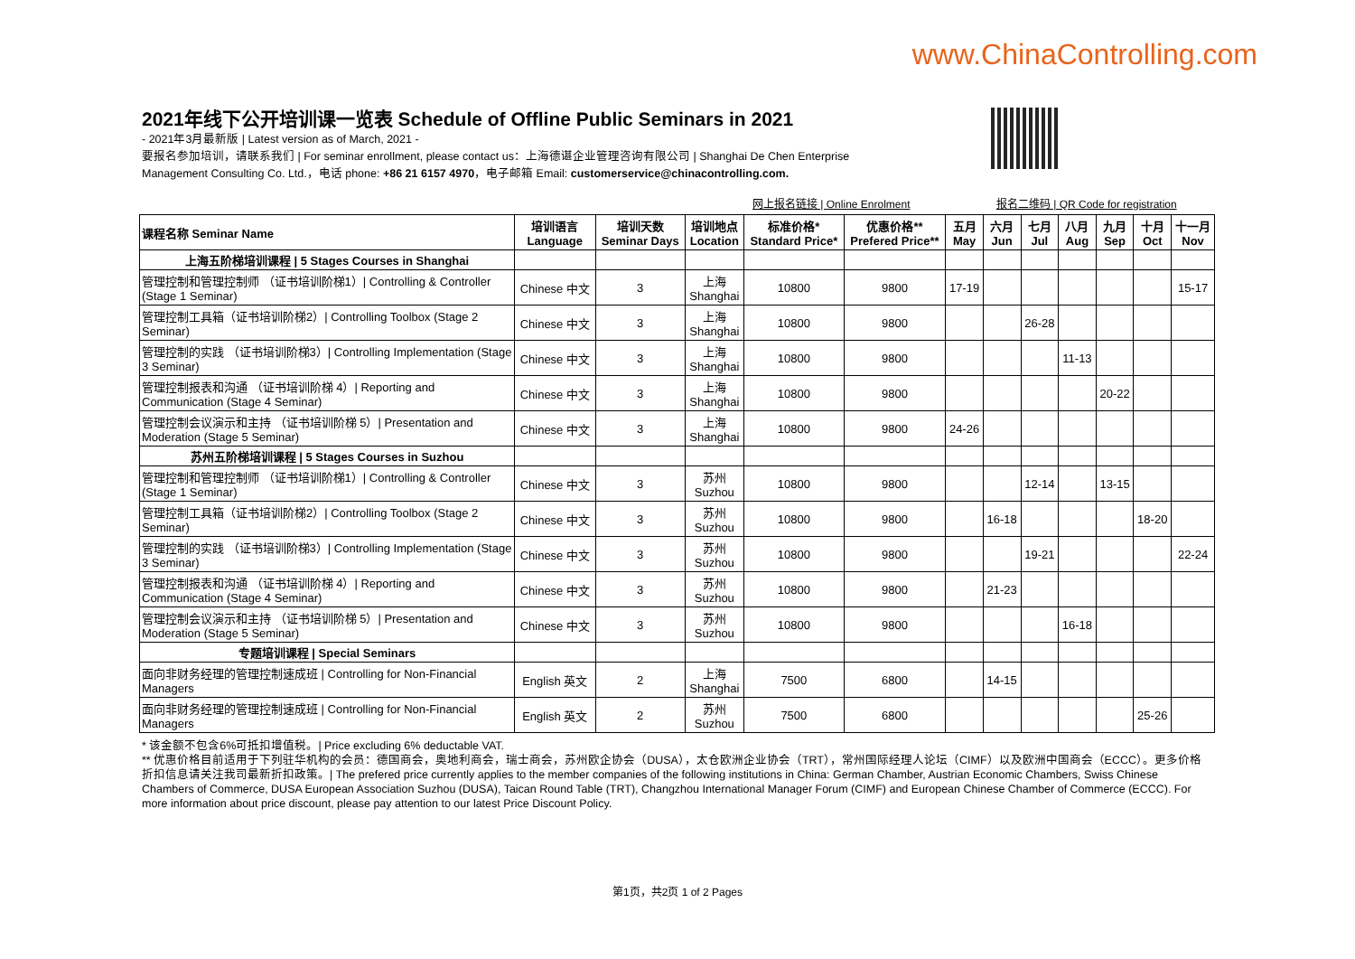www.ChinaControlling.com
2021年线下公开培训课一览表 Schedule of Offline Public Seminars in 2021
- 2021年3月最新版 | Latest version as of March, 2021 -
要报名参加培训，请联系我们 | For seminar enrollment, please contact us：上海德谌企业管理咨询有限公司 | Shanghai De Chen Enterprise
Management Consulting Co. Ltd.，电话 phone: +86 21 6157 4970，电子邮箱 Email: customerservice@chinacontrolling.com.
网上报名链接 | Online Enrolment 报名二维码 | QR Code for registration
| 课程名称 Seminar Name | 培训语言 Language | 培训天数 Seminar Days | 培训地点 Location | 标准价格* Standard Price* | 优惠价格** Prefered Price** | 五月 May | 六月 Jun | 七月 Jul | 八月 Aug | 九月 Sep | 十月 Oct | 十一月 Nov |
| --- | --- | --- | --- | --- | --- | --- | --- | --- | --- | --- | --- | --- |
| 上海五阶梯培训课程 / 5 Stages Courses in Shanghai | | | | | | | | | | | | |
| 管理控制和管理控制师 （证书培训阶梯1）/ Controlling & Controller (Stage 1 Seminar) | Chinese 中文 | 3 | 上海 Shanghai | 10800 | 9800 | 17-19 | | | | | | 15-17 |
| 管理控制工具箱（证书培训阶梯2）/ Controlling Toolbox (Stage 2 Seminar) | Chinese 中文 | 3 | 上海 Shanghai | 10800 | 9800 | | | 26-28 | | | | |
| 管理控制的实践 （证书培训阶梯3）/ Controlling Implementation (Stage 3 Seminar) | Chinese 中文 | 3 | 上海 Shanghai | 10800 | 9800 | | | | 11-13 | | | |
| 管理控制报表和沟通 （证书培训阶梯 4）/ Reporting and Communication (Stage 4 Seminar) | Chinese 中文 | 3 | 上海 Shanghai | 10800 | 9800 | | | | | 20-22 | | |
| 管理控制会议演示和主持 （证书培训阶梯 5）/ Presentation and Moderation (Stage 5 Seminar) | Chinese 中文 | 3 | 上海 Shanghai | 10800 | 9800 | 24-26 | | | | | | |
| 苏州五阶梯培训课程 / 5 Stages Courses in Suzhou | | | | | | | | | | | | |
| 管理控制和管理控制师 （证书培训阶梯1）/ Controlling & Controller (Stage 1 Seminar) | Chinese 中文 | 3 | 苏州 Suzhou | 10800 | 9800 | | | 12-14 | | 13-15 | | |
| 管理控制工具箱（证书培训阶梯2）/ Controlling Toolbox (Stage 2 Seminar) | Chinese 中文 | 3 | 苏州 Suzhou | 10800 | 9800 | | 16-18 | | | | 18-20 | |
| 管理控制的实践 （证书培训阶梯3）/ Controlling Implementation (Stage 3 Seminar) | Chinese 中文 | 3 | 苏州 Suzhou | 10800 | 9800 | | | 19-21 | | | | 22-24 |
| 管理控制报表和沟通 （证书培训阶梯 4）/ Reporting and Communication (Stage 4 Seminar) | Chinese 中文 | 3 | 苏州 Suzhou | 10800 | 9800 | | 21-23 | | | | | |
| 管理控制会议演示和主持 （证书培训阶梯 5）/ Presentation and Moderation (Stage 5 Seminar) | Chinese 中文 | 3 | 苏州 Suzhou | 10800 | 9800 | | | | 16-18 | | | |
| 专题培训课程 / Special Seminars | | | | | | | | | | | | |
| 面向非财务经理的管理控制速成班 / Controlling for Non-Financial Managers | English 英文 | 2 | 上海 Shanghai | 7500 | 6800 | | 14-15 | | | | | |
| 面向非财务经理的管理控制速成班 / Controlling for Non-Financial Managers | English 英文 | 2 | 苏州 Suzhou | 7500 | 6800 | | | | | | 25-26 | |
* 该金额不包含6%可抵扣增值税。| Price excluding 6% deductable VAT.
** 优惠价格目前适用于下列驻华机构的会员：德国商会，奥地利商会，瑞士商会，苏州欧企协会（DUSA），太仓欧洲企业协会（TRT），常州国际经理人论坛（CIMF）以及欧洲中国商会（ECCC）。更多价格折扣信息请关注我司最新折扣政策。| The prefered price currently applies to the member companies of the following institutions in China: German Chamber, Austrian Economic Chambers, Swiss Chinese Chambers of Commerce, DUSA European Association Suzhou (DUSA), Taican Round Table (TRT), Changzhou International Manager Forum (CIMF) and European Chinese Chamber of Commerce (ECCC). For more information about price discount, please pay attention to our latest Price Discount Policy.
第1页，共2页 1 of 2 Pages